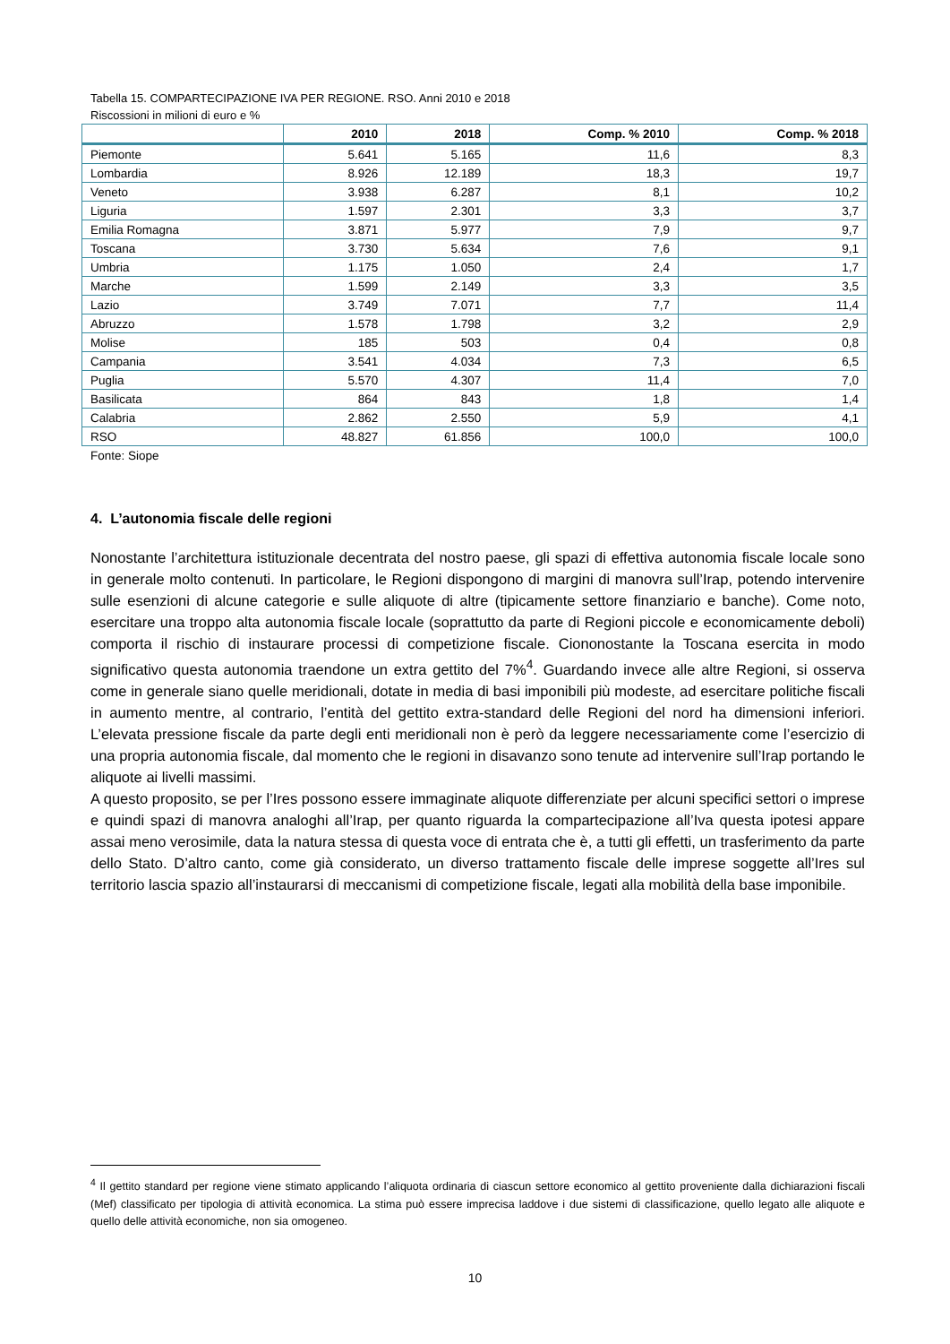Tabella 15. COMPARTECIPAZIONE IVA PER REGIONE. RSO. Anni 2010 e 2018
Riscossioni in milioni di euro e %
| | 2010 | 2018 | Comp. % 2010 | Comp. % 2018 |
| --- | --- | --- | --- | --- |
| Piemonte | 5.641 | 5.165 | 11,6 | 8,3 |
| Lombardia | 8.926 | 12.189 | 18,3 | 19,7 |
| Veneto | 3.938 | 6.287 | 8,1 | 10,2 |
| Liguria | 1.597 | 2.301 | 3,3 | 3,7 |
| Emilia Romagna | 3.871 | 5.977 | 7,9 | 9,7 |
| Toscana | 3.730 | 5.634 | 7,6 | 9,1 |
| Umbria | 1.175 | 1.050 | 2,4 | 1,7 |
| Marche | 1.599 | 2.149 | 3,3 | 3,5 |
| Lazio | 3.749 | 7.071 | 7,7 | 11,4 |
| Abruzzo | 1.578 | 1.798 | 3,2 | 2,9 |
| Molise | 185 | 503 | 0,4 | 0,8 |
| Campania | 3.541 | 4.034 | 7,3 | 6,5 |
| Puglia | 5.570 | 4.307 | 11,4 | 7,0 |
| Basilicata | 864 | 843 | 1,8 | 1,4 |
| Calabria | 2.862 | 2.550 | 5,9 | 4,1 |
| RSO | 48.827 | 61.856 | 100,0 | 100,0 |
Fonte: Siope
4. L’autonomia fiscale delle regioni
Nonostante l’architettura istituzionale decentrata del nostro paese, gli spazi di effettiva autonomia fiscale locale sono in generale molto contenuti. In particolare, le Regioni dispongono di margini di manovra sull’Irap, potendo intervenire sulle esenzioni di alcune categorie e sulle aliquote di altre (tipicamente settore finanziario e banche). Come noto, esercitare una troppo alta autonomia fiscale locale (soprattutto da parte di Regioni piccole e economicamente deboli) comporta il rischio di instaurare processi di competizione fiscale. Ciononostante la Toscana esercita in modo significativo questa autonomia traendone un extra gettito del 7%<sup>4</sup>. Guardando invece alle altre Regioni, si osserva come in generale siano quelle meridionali, dotate in media di basi imponibili più modeste, ad esercitare politiche fiscali in aumento mentre, al contrario, l’entità del gettito extra-standard delle Regioni del nord ha dimensioni inferiori. L’elevata pressione fiscale da parte degli enti meridionali non è però da leggere necessariamente come l’esercizio di una propria autonomia fiscale, dal momento che le regioni in disavanzo sono tenute ad intervenire sull’Irap portando le aliquote ai livelli massimi.
A questo proposito, se per l’Ires possono essere immaginate aliquote differenziate per alcuni specifici settori o imprese e quindi spazi di manovra analoghi all’Irap, per quanto riguarda la compartecipazione all’Iva questa ipotesi appare assai meno verosimile, data la natura stessa di questa voce di entrata che è, a tutti gli effetti, un trasferimento da parte dello Stato. D’altro canto, come già considerato, un diverso trattamento fiscale delle imprese soggette all’Ires sul territorio lascia spazio all’instaurarsi di meccanismi di competizione fiscale, legati alla mobilità della base imponibile.
<sup>4</sup> Il gettito standard per regione viene stimato applicando l’aliquota ordinaria di ciascun settore economico al gettito proveniente dalla dichiarazioni fiscali (Mef) classificato per tipologia di attività economica. La stima può essere imprecisa laddove i due sistemi di classificazione, quello legato alle aliquote e quello delle attività economiche, non sia omogeneo.
10